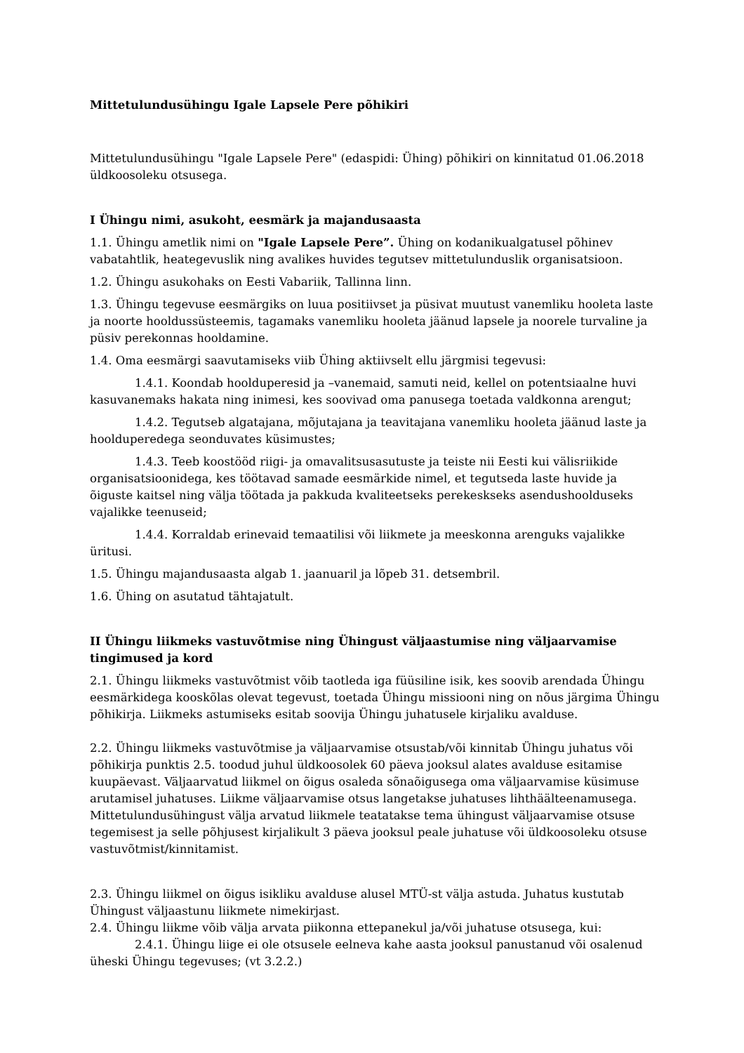Mittetulundusühingu Igale Lapsele Pere põhikiri
Mittetulundusühingu "Igale Lapsele Pere" (edaspidi: Ühing) põhikiri on kinnitatud 01.06.2018 üldkoosoleku otsusega.
I Ühingu nimi, asukoht, eesmärk ja majandusaasta
1.1. Ühingu ametlik nimi on "Igale Lapsele Pere”. Ühing on kodanikualgatusel põhinev vabatahtlik, heategevuslik ning avalikes huvides tegutsev mittetulunduslik organisatsioon.
1.2. Ühingu asukohaks on Eesti Vabariik, Tallinna linn.
1.3. Ühingu tegevuse eesmärgiks on luua positiivset ja püsivat muutust vanemliku hooleta laste ja noorte hooldussüsteemis, tagamaks vanemliku hooleta jäänud lapsele ja noorele turvaline ja püsiv perekonnas hooldamine.
1.4. Oma eesmärgi saavutamiseks viib Ühing aktiivselt ellu järgmisi tegevusi:
1.4.1. Koondab hoolduperesid ja –vanemaid, samuti neid, kellel on potentsiaalne huvi kasuvanemaks hakata ning inimesi, kes soovivad oma panusega toetada valdkonna arengut;
1.4.2. Tegutseb algatajana, mõjutajana ja teavitajana vanemliku hooleta jäänud laste ja hoolduperedega seonduvates küsimustes;
1.4.3. Teeb koostööd riigi- ja omavalitsusasutuste ja teiste nii Eesti kui välisriikide organisatsioonidega, kes töötavad samade eesmärkide nimel, et tegutseda laste huvide ja õiguste kaitsel ning välja töötada ja pakkuda kvaliteetseks perekeskseks asendushoolduseks vajalikke teenuseid;
1.4.4. Korraldab erinevaid temaatilisi või liikmete ja meeskonna arenguks vajalikke üritusi.
1.5. Ühingu majandusaasta algab 1. jaanuaril ja lõpeb 31. detsembril.
1.6. Ühing on asutatud tähtajatult.
II Ühingu liikmeks vastuvõtmise ning Ühingust väljaastumise ning väljaarvamise tingimused ja kord
2.1. Ühingu liikmeks vastuvõtmist võib taotleda iga füüsiline isik, kes soovib arendada Ühingu eesmärkidega kooskõlas olevat tegevust, toetada Ühingu missiooni ning on nõus järgima Ühingu põhikirja. Liikmeks astumiseks esitab soovija Ühingu juhatusele kirjaliku avalduse.
2.2. Ühingu liikmeks vastuvõtmise ja väljaarvamise otsustab/või kinnitab Ühingu juhatus või põhikirja punktis 2.5. toodud juhul üldkoosolek 60 päeva jooksul alates avalduse esitamise kuupäevast. Väljaarvatud liikmel on õigus osaleda sõnaõigusega oma väljaarvamise küsimuse arutamisel juhatuses. Liikme väljaarvamise otsus langetakse juhatuses lihthäälteenamusega. Mittetulundusühingust välja arvatud liikmele teatatakse tema ühingust väljaarvamise otsuse tegemisest ja selle põhjusest kirjalikult 3 päeva jooksul peale juhatuse või üldkoosoleku otsuse vastuvõtmist/kinnitamist.
2.3. Ühingu liikmel on õigus isikliku avalduse alusel MTÜ-st välja astuda. Juhatus kustutab Ühingust väljaastunu liikmete nimekirjast.
2.4. Ühingu liikme võib välja arvata piikonna ettepanekul ja/või juhatuse otsusega, kui:
2.4.1. Ühingu liige ei ole otsusele eelneva kahe aasta jooksul panustanud või osalenud üheski Ühingu tegevuses; (vt 3.2.2.)